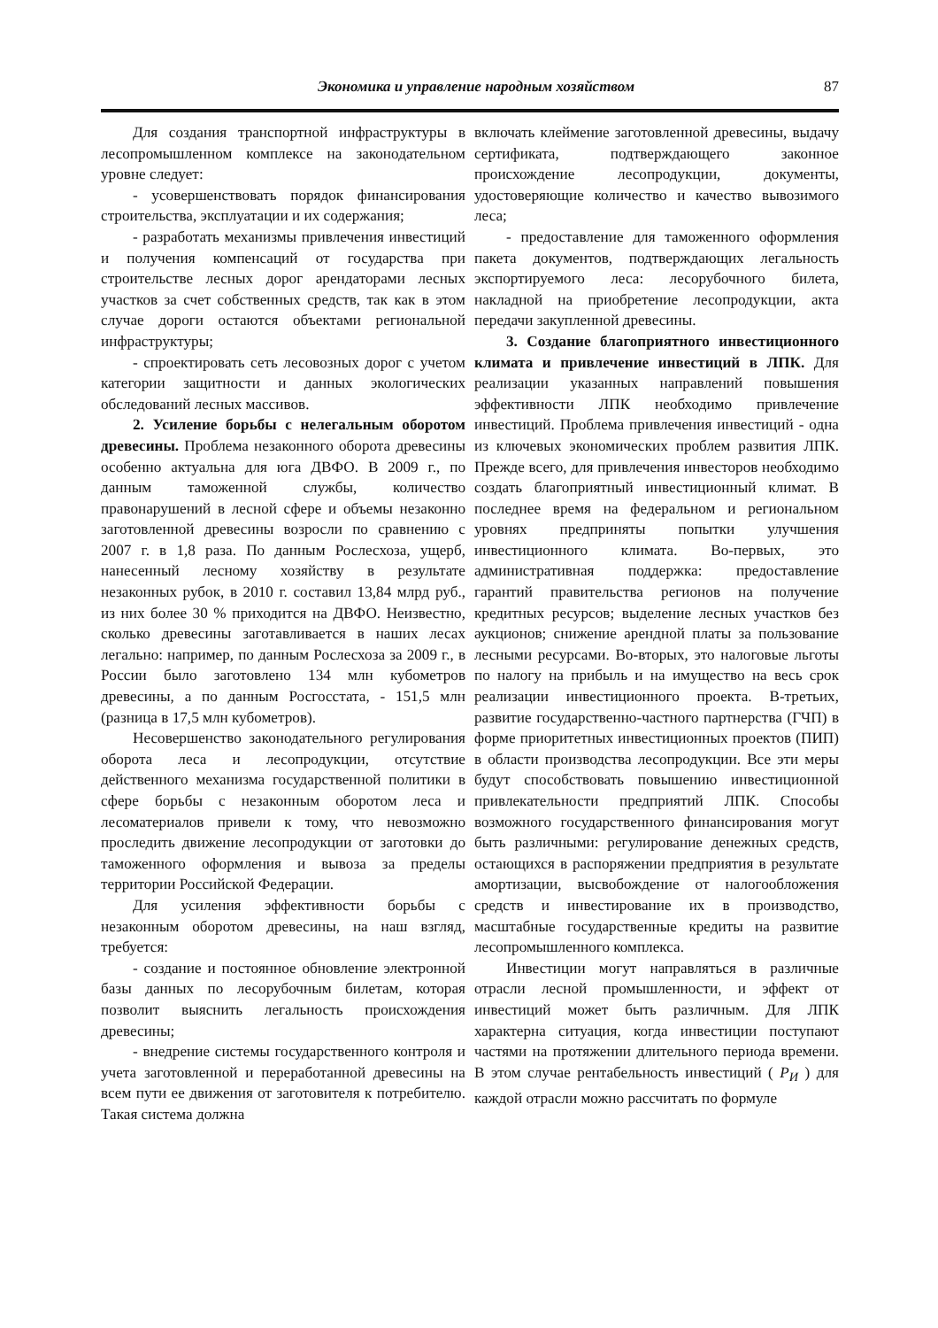Экономика и управление народным хозяйством 87
Для создания транспортной инфраструктуры в лесопромышленном комплексе на законодательном уровне следует:
- усовершенствовать порядок финансирования строительства, эксплуатации и их содержания;
- разработать механизмы привлечения инвестиций и получения компенсаций от государства при строительстве лесных дорог арендаторами лесных участков за счет собственных средств, так как в этом случае дороги остаются объектами региональной инфраструктуры;
- спроектировать сеть лесовозных дорог с учетом категории защитности и данных экологических обследований лесных массивов.
2. Усиление борьбы с нелегальным оборотом древесины. Проблема незаконного оборота древесины особенно актуальна для юга ДВФО. В 2009 г., по данным таможенной службы, количество правонарушений в лесной сфере и объемы незаконно заготовленной древесины возросли по сравнению с 2007 г. в 1,8 раза. По данным Рослесхоза, ущерб, нанесенный лесному хозяйству в результате незаконных рубок, в 2010 г. составил 13,84 млрд руб., из них более 30 % приходится на ДВФО. Неизвестно, сколько древесины заготавливается в наших лесах легально: например, по данным Рослесхоза за 2009 г., в России было заготовлено 134 млн кубометров древесины, а по данным Росгосстата, - 151,5 млн (разница в 17,5 млн кубометров).
Несовершенство законодательного регулирования оборота леса и лесопродукции, отсутствие действенного механизма государственной политики в сфере борьбы с незаконным оборотом леса и лесоматериалов привели к тому, что невозможно проследить движение лесопродукции от заготовки до таможенного оформления и вывоза за пределы территории Российской Федерации.
Для усиления эффективности борьбы с незаконным оборотом древесины, на наш взгляд, требуется:
- создание и постоянное обновление электронной базы данных по лесорубочным билетам, которая позволит выяснить легальность происхождения древесины;
- внедрение системы государственного контроля и учета заготовленной и переработанной древесины на всем пути ее движения от заготовителя к потребителю. Такая система должна
включать клеймение заготовленной древесины, выдачу сертификата, подтверждающего законное происхождение лесопродукции, документы, удостоверяющие количество и качество вывозимого леса;
- предоставление для таможенного оформления пакета документов, подтверждающих легальность экспортируемого леса: лесорубочного билета, накладной на приобретение лесопродукции, акта передачи закупленной древесины.
3. Создание благоприятного инвестиционного климата и привлечение инвестиций в ЛПК. Для реализации указанных направлений повышения эффективности ЛПК необходимо привлечение инвестиций. Проблема привлечения инвестиций - одна из ключевых экономических проблем развития ЛПК. Прежде всего, для привлечения инвесторов необходимо создать благоприятный инвестиционный климат. В последнее время на федеральном и региональном уровнях предприняты попытки улучшения инвестиционного климата. Во-первых, это административная поддержка: предоставление гарантий правительства регионов на получение кредитных ресурсов; выделение лесных участков без аукционов; снижение арендной платы за пользование лесными ресурсами. Во-вторых, это налоговые льготы по налогу на прибыль и на имущество на весь срок реализации инвестиционного проекта. В-третьих, развитие государственно-частного партнерства (ГЧП) в форме приоритетных инвестиционных проектов (ПИП) в области производства лесопродукции. Все эти меры будут способствовать повышению инвестиционной привлекательности предприятий ЛПК. Способы возможного государственного финансирования могут быть различными: регулирование денежных средств, остающихся в распоряжении предприятия в результате амортизации, высвобождение от налогообложения средств и инвестирование их в производство, масштабные государственные кредиты на развитие лесопромышленного комплекса.
Инвестиции могут направляться в различные отрасли лесной промышленности, и эффект от инвестиций может быть различным. Для ЛПК характерна ситуация, когда инвестиции поступают частями на протяжении длительного периода времени. В этом случае рентабельность инвестиций ( P<sub>И</sub> ) для каждой отрасли можно рассчитать по формуле